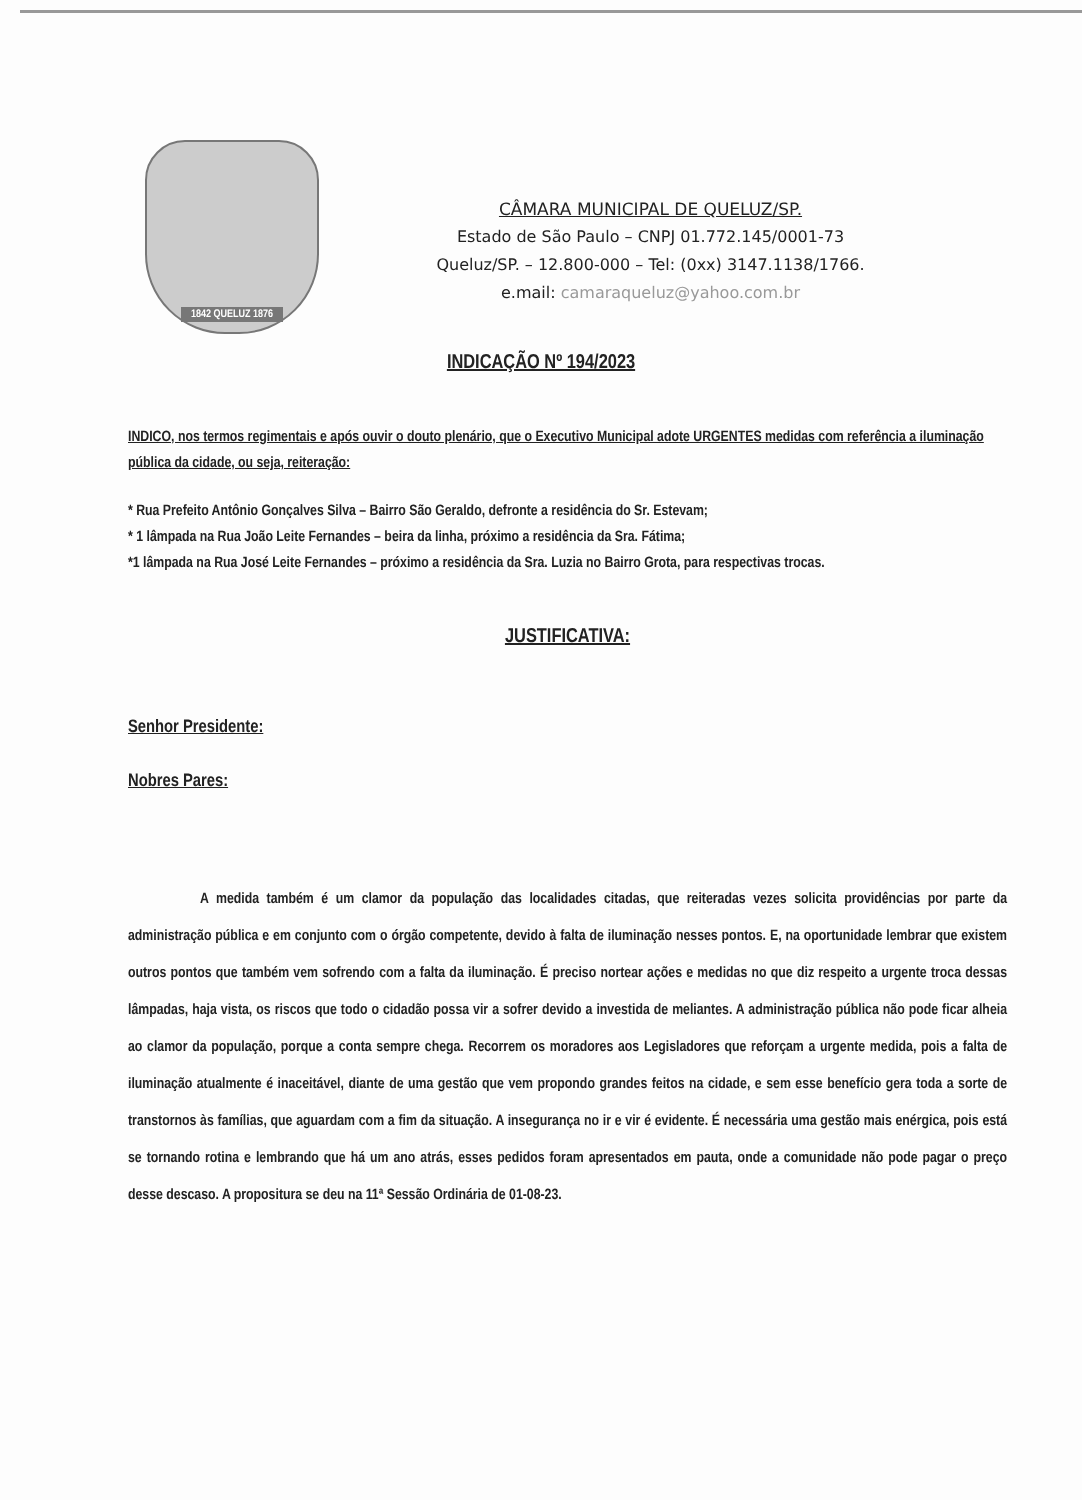1842 QUELUZ 1876
CÂMARA MUNICIPAL DE QUELUZ/SP.
Estado de São Paulo – CNPJ 01.772.145/0001-73
Queluz/SP. – 12.800-000 – Tel: (0xx) 3147.1138/1766.
e.mail: camaraqueluz@yahoo.com.br
INDICAÇÃO Nº 194/2023
INDICO, nos termos regimentais e após ouvir o douto plenário, que o Executivo Municipal adote URGENTES medidas com referência a iluminação pública da cidade, ou seja, reiteração:
* Rua Prefeito Antônio Gonçalves Silva – Bairro São Geraldo, defronte a residência do Sr. Estevam;
* 1 lâmpada na Rua João Leite Fernandes – beira da linha, próximo a residência da Sra. Fátima;
*1 lâmpada na Rua José Leite Fernandes – próximo a residência da Sra. Luzia no Bairro Grota, para respectivas trocas.
JUSTIFICATIVA:
Senhor Presidente:
Nobres Pares:
A medida também é um clamor da população das localidades citadas, que reiteradas vezes solicita providências por parte da administração pública e em conjunto com o órgão competente, devido à falta de iluminação nesses pontos. E, na oportunidade lembrar que existem outros pontos que também vem sofrendo com a falta da iluminação. É preciso nortear ações e medidas no que diz respeito a urgente troca dessas lâmpadas, haja vista, os riscos que todo o cidadão possa vir a sofrer devido a investida de meliantes. A administração pública não pode ficar alheia ao clamor da população, porque a conta sempre chega. Recorrem os moradores aos Legisladores que reforçam a urgente medida, pois a falta de iluminação atualmente é inaceitável, diante de uma gestão que vem propondo grandes feitos na cidade, e sem esse benefício gera toda a sorte de transtornos às famílias, que aguardam com a fim da situação. A insegurança no ir e vir é evidente. É necessária uma gestão mais enérgica, pois está se tornando rotina e lembrando que há um ano atrás, esses pedidos foram apresentados em pauta, onde a comunidade não pode pagar o preço desse descaso. A propositura se deu na 11ª Sessão Ordinária de 01-08-23.